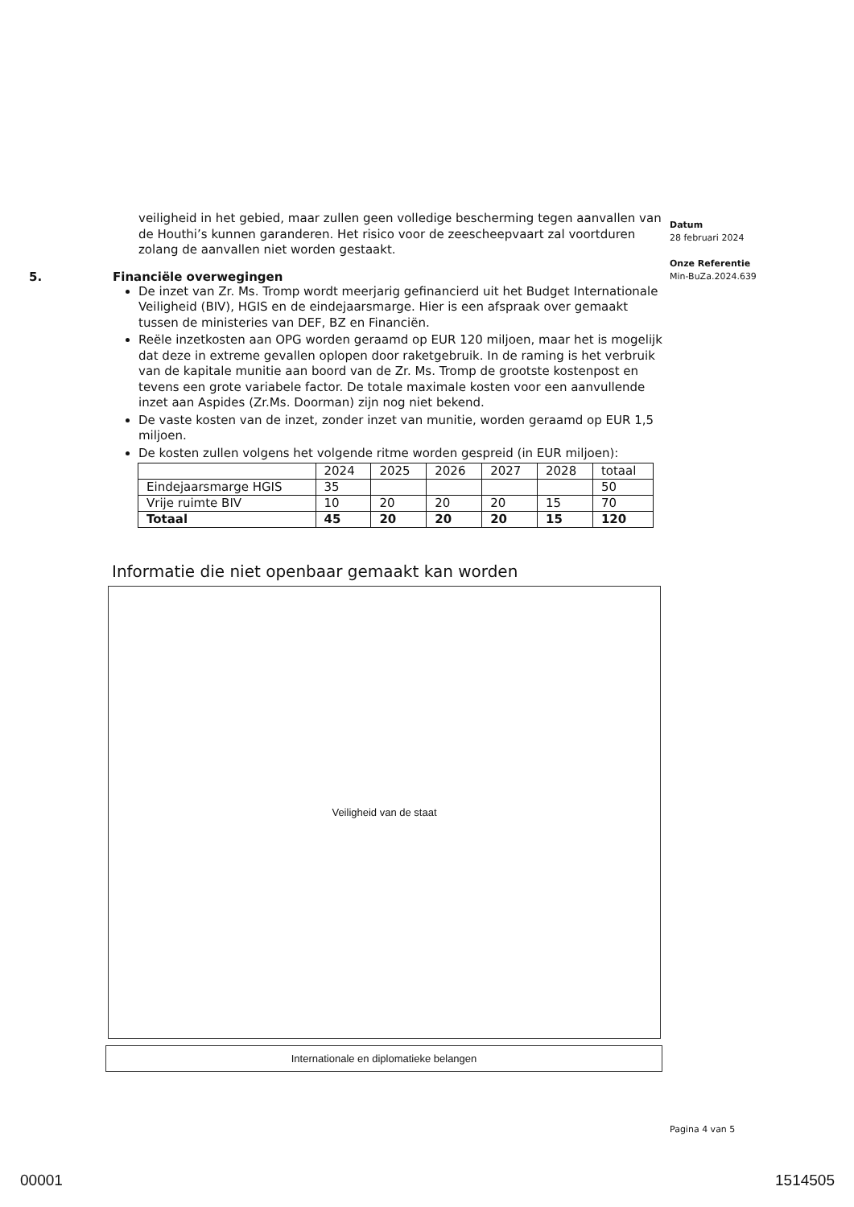veiligheid in het gebied, maar zullen geen volledige bescherming tegen aanvallen van de Houthi’s kunnen garanderen. Het risico voor de zeescheepvaart zal voortduren zolang de aanvallen niet worden gestaakt.
5. Financiële overwegingen
De inzet van Zr. Ms. Tromp wordt meerjarig gefinancierd uit het Budget Internationale Veiligheid (BIV), HGIS en de eindejaarsmarge. Hier is een afspraak over gemaakt tussen de ministeries van DEF, BZ en Financiën.
Reële inzetkosten aan OPG worden geraamd op EUR 120 miljoen, maar het is mogelijk dat deze in extreme gevallen oplopen door raketgebruik. In de raming is het verbruik van de kapitale munitie aan boord van de Zr. Ms. Tromp de grootste kostenpost en tevens een grote variabele factor. De totale maximale kosten voor een aanvullende inzet aan Aspides (Zr.Ms. Doorman) zijn nog niet bekend.
De vaste kosten van de inzet, zonder inzet van munitie, worden geraamd op EUR 1,5 miljoen.
De kosten zullen volgens het volgende ritme worden gespreid (in EUR miljoen):
| | 2024 | 2025 | 2026 | 2027 | 2028 | totaal |
| Eindejaarsmarge HGIS | 35 | | | | | 50 |
| Vrije ruimte BIV | 10 | 20 | 20 | 20 | 15 | 70 |
| Totaal | 45 | 20 | 20 | 20 | 15 | 120 |
Informatie die niet openbaar gemaakt kan worden
Veiligheid van de staat
Internationale en diplomatieke belangen
Datum
28 februari 2024
Onze Referentie
Min-BuZa.2024.639
Pagina 4 van 5
00001 1514505